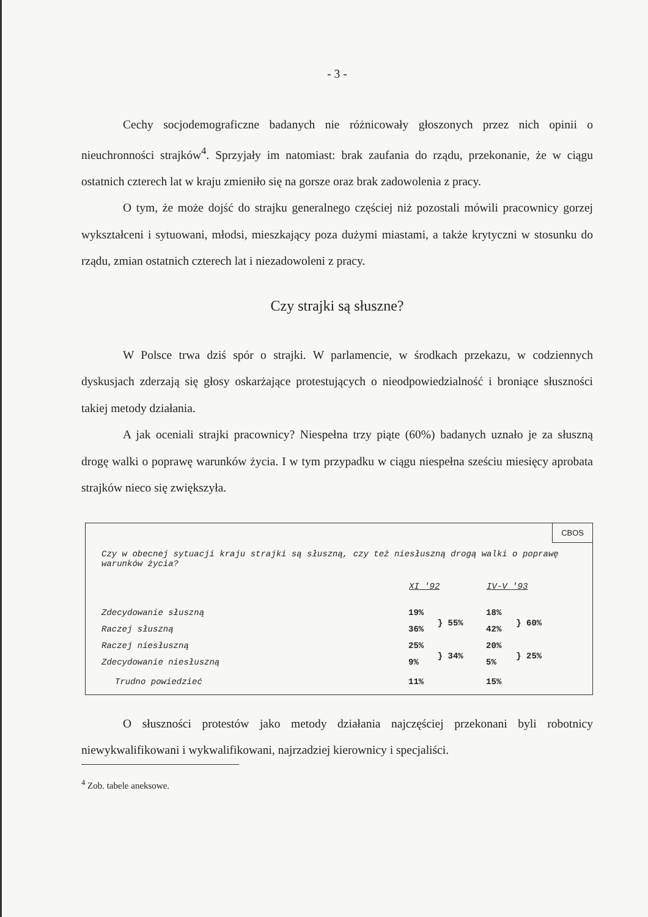- 3 -
Cechy socjodemograficzne badanych nie różnicowały głoszonych przez nich opinii o nieuchronności strajków<sup>4</sup>. Sprzyjały im natomiast: brak zaufania do rządu, przekonanie, że w ciągu ostatnich czterech lat w kraju zmieniło się na gorsze oraz brak zadowolenia z pracy.
O tym, że może dojść do strajku generalnego częściej niż pozostali mówili pracownicy gorzej wykształceni i sytuowani, młodsi, mieszkający poza dużymi miastami, a także krytyczni w stosunku do rządu, zmian ostatnich czterech lat i niezadowoleni z pracy.
Czy strajki są słuszne?
W Polsce trwa dziś spór o strajki. W parlamencie, w środkach przekazu, w codziennych dyskusjach zderzają się głosy oskarżające protestujących o nieodpowiedzialność i broniące słuszności takiej metody działania.
A jak oceniali strajki pracownicy? Niespełna trzy piąte (60%) badanych uznało je za słuszną drogę walki o poprawę warunków życia. I w tym przypadku w ciągu niespełna sześciu miesięcy aprobata strajków nieco się zwiększyła.
CBOS
Czy w obecnej sytuacji kraju strajki są słuszną, czy też niesłuszną drogą walki o poprawę warunków życia?
| | XI '92 | | IV-V '93 | |
| Zdecydowanie słuszną | 19% | } 55% | 18% | } 60% |
| Raczej słuszną | 36% | | 42% | |
| Raczej niesłuszną | 25% | } 34% | 20% | } 25% |
| Zdecydowanie niesłuszną | 9% | | 5% | |
| Trudno powiedzieć | 11% | | 15% | |
O słuszności protestów jako metody działania najczęściej przekonani byli robotnicy niewykwalifikowani i wykwalifikowani, najrzadziej kierownicy i specjaliści.
<sup>4</sup> Zob. tabele aneksowe.